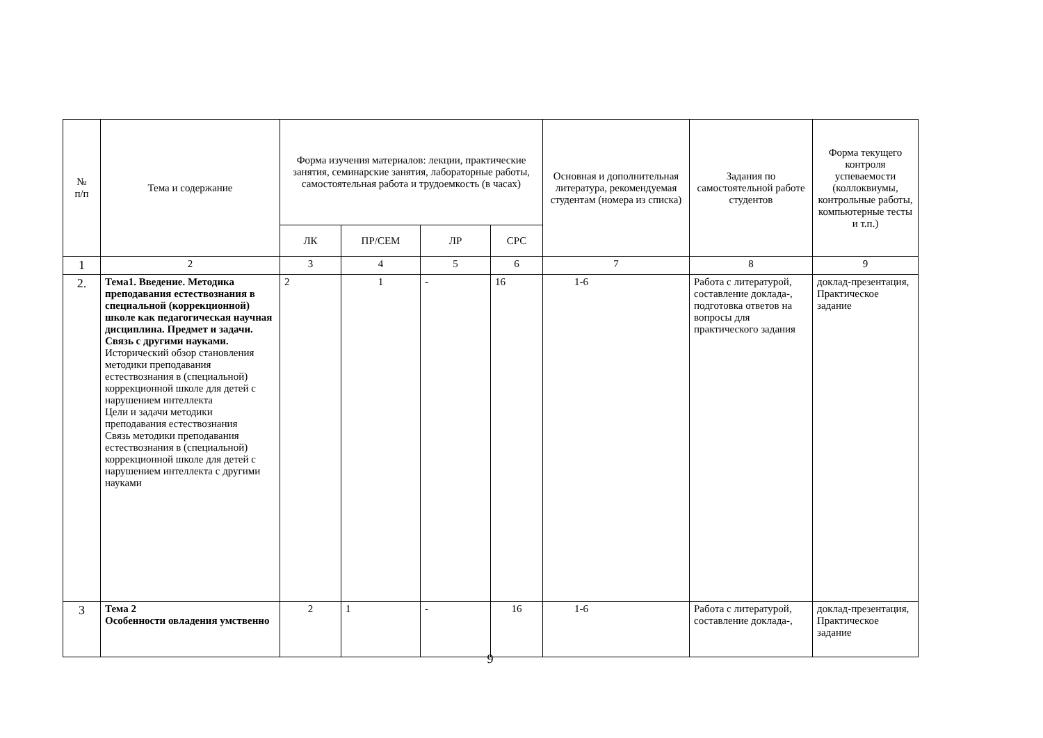| № п/п | Тема и содержание | Форма изучения материалов: лекции, практические занятия, семинарские занятия, лабораторные работы, самостоятельная работа и трудоемкость (в часах) | | | | Основная и дополнительная литература, рекомендуемая студентам (номера из списка) | Задания по самостоятельной работе студентов | Форма текущего контроля успеваемости (коллоквиумы, контрольные работы, компьютерные тесты и т.п.) |
| --- | --- | --- | --- | --- | --- | --- | --- | --- |
| | | ЛК | ПР/СЕМ | ЛР | СРС | | | |
| 1 | 2 | 3 | 4 | 5 | 6 | 7 | 8 | 9 |
| 2. | Тема1. Введение. Методика преподавания естествознания в специальной (коррекционной) школе как педагогическая научная дисциплина. Предмет и задачи. Связь с другими науками. Исторический обзор становления методики преподавания естествознания в (специальной) коррекционной школе для детей с нарушением интеллекта Цели и задачи методики преподавания естествознания Связь методики преподавания естествознания в (специальной) коррекционной школе для детей с нарушением интеллекта с другими науками | 2 | 1 | - | 16 | 1-6 | Работа с литературой, составление доклада-, подготовка ответов на вопросы для практического задания | доклад-презентация, Практическое задание |
| 3 | Тема 2 Особенности овладения умственно | 2 | 1 | - | 16 | 1-6 | Работа с литературой, составление доклада-, | доклад-презентация, Практическое задание |
9